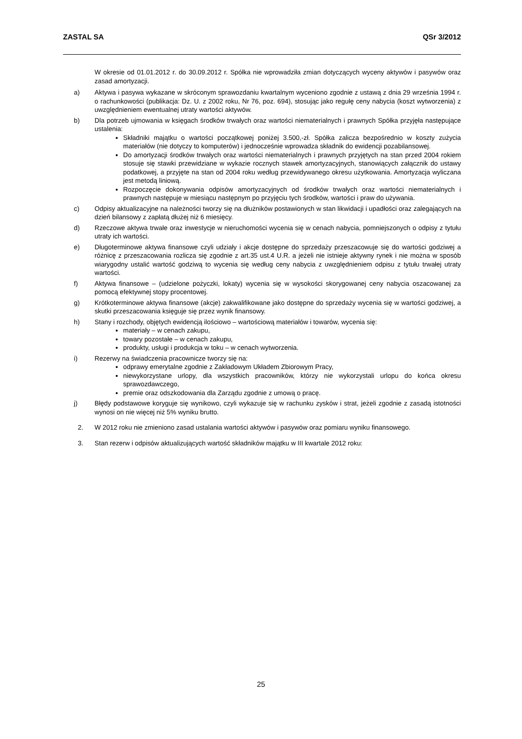ZASTAL SA QSr 3/2012
W okresie od 01.01.2012 r. do 30.09.2012 r. Spółka nie wprowadziła zmian dotyczących wyceny aktywów i pasywów oraz zasad amortyzacji.
a) Aktywa i pasywa wykazane w skróconym sprawozdaniu kwartalnym wyceniono zgodnie z ustawą z dnia 29 września 1994 r. o rachunkowości (publikacja: Dz. U. z 2002 roku, Nr 76, poz. 694), stosując jako regułę ceny nabycia (koszt wytworzenia) z uwzględnieniem ewentualnej utraty wartości aktywów.
b) Dla potrzeb ujmowania w księgach środków trwałych oraz wartości niematerialnych i prawnych Spółka przyjęła następujące ustalenia:
Składniki majątku o wartości początkowej poniżej 3.500,-zł. Spółka zalicza bezpośrednio w koszty zużycia materiałów (nie dotyczy to komputerów) i jednocześnie wprowadza składnik do ewidencji pozabilansowej.
Do amortyzacji środków trwałych oraz wartości niematerialnych i prawnych przyjętych na stan przed 2004 rokiem stosuje się stawki przewidziane w wykazie rocznych stawek amortyzacyjnych, stanowiących załącznik do ustawy podatkowej, a przyjęte na stan od 2004 roku według przewidywanego okresu użytkowania. Amortyzacja wyliczana jest metodą liniową.
Rozpoczęcie dokonywania odpisów amortyzacyjnych od środków trwałych oraz wartości niematerialnych i prawnych następuje w miesiącu następnym po przyjęciu tych środków, wartości i praw do używania.
c) Odpisy aktualizacyjne na należności tworzy się na dłużników postawionych w stan likwidacji i upadłości oraz zalegających na dzień bilansowy z zapłatą dłużej niż 6 miesięcy.
d) Rzeczowe aktywa trwałe oraz inwestycje w nieruchomości wycenia się w cenach nabycia, pomniejszonych o odpisy z tytułu utraty ich wartości.
e) Długoterminowe aktywa finansowe czyli udziały i akcje dostępne do sprzedaży przeszacowuje się do wartości godziwej a różnicę z przeszacowania rozlicza się zgodnie z art.35 ust.4 U.R. a jeżeli nie istnieje aktywny rynek i nie można w sposób wiarygodny ustalić wartość godziwą to wycenia się według ceny nabycia z uwzględnieniem odpisu z tytułu trwałej utraty wartości.
f) Aktywa finansowe – (udzielone pożyczki, lokaty) wycenia się w wysokości skorygowanej ceny nabycia oszacowanej za pomocą efektywnej stopy procentowej.
g) Krótkoterminowe aktywa finansowe (akcje) zakwalifikowane jako dostępne do sprzedaży wycenia się w wartości godziwej, a skutki przeszacowania księguje się przez wynik finansowy.
h) Stany i rozchody, objętych ewidencją ilościowo – wartościową materiałów i towarów, wycenia się:
materiały – w cenach zakupu,
towary pozostałe – w cenach zakupu,
produkty, usługi i produkcja w toku – w cenach wytworzenia.
i) Rezerwy na świadczenia pracownicze tworzy się na:
odprawy emerytalne zgodnie z Zakładowym Układem Zbiorowym Pracy,
niewykorzystane urlopy, dla wszystkich pracowników, którzy nie wykorzystali urlopu do końca okresu sprawozdawczego,
premie oraz odszkodowania dla Zarządu zgodnie z umową o pracę.
j) Błędy podstawowe koryguje się wynikowo, czyli wykazuje się w rachunku zysków i strat, jeżeli zgodnie z zasadą istotności wynosi on nie więcej niż 5% wyniku brutto.
2. W 2012 roku nie zmieniono zasad ustalania wartości aktywów i pasywów oraz pomiaru wyniku finansowego.
3. Stan rezerw i odpisów aktualizujących wartość składników majątku w III kwartale 2012 roku:
25